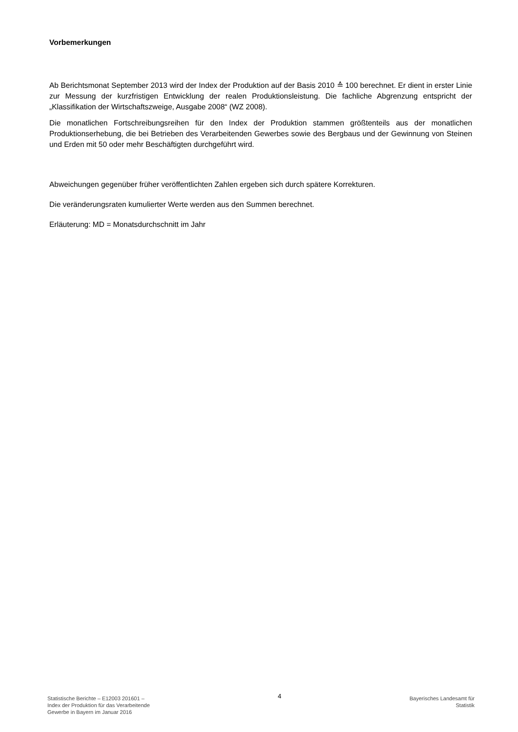Vorbemerkungen
Ab Berichtsmonat September 2013 wird der Index der Produktion auf der Basis 2010 ≙ 100 berechnet. Er dient in erster Linie zur Messung der kurzfristigen Entwicklung der realen Produktionsleistung. Die fachliche Abgrenzung entspricht der „Klassifikation der Wirtschaftszweige, Ausgabe 2008“ (WZ 2008).
Die monatlichen Fortschreibungsreihen für den Index der Produktion stammen größtenteils aus der monatlichen Produktionserhebung, die bei Betrieben des Verarbeitenden Gewerbes sowie des Bergbaus und der Gewinnung von Steinen und Erden mit 50 oder mehr Beschäftigten durchgeführt wird.
Abweichungen gegenüber früher veröffentlichten Zahlen ergeben sich durch spätere Korrekturen.
Die veränderungsraten kumulierter Werte werden aus den Summen berechnet.
Erläuterung: MD = Monatsdurchschnitt im Jahr
Statistische Berichte – E12003 201601 –
Index der Produktion für das Verarbeitende
Gewerbe in Bayern im Januar 2016
4
Bayerisches Landesamt für
Statistik